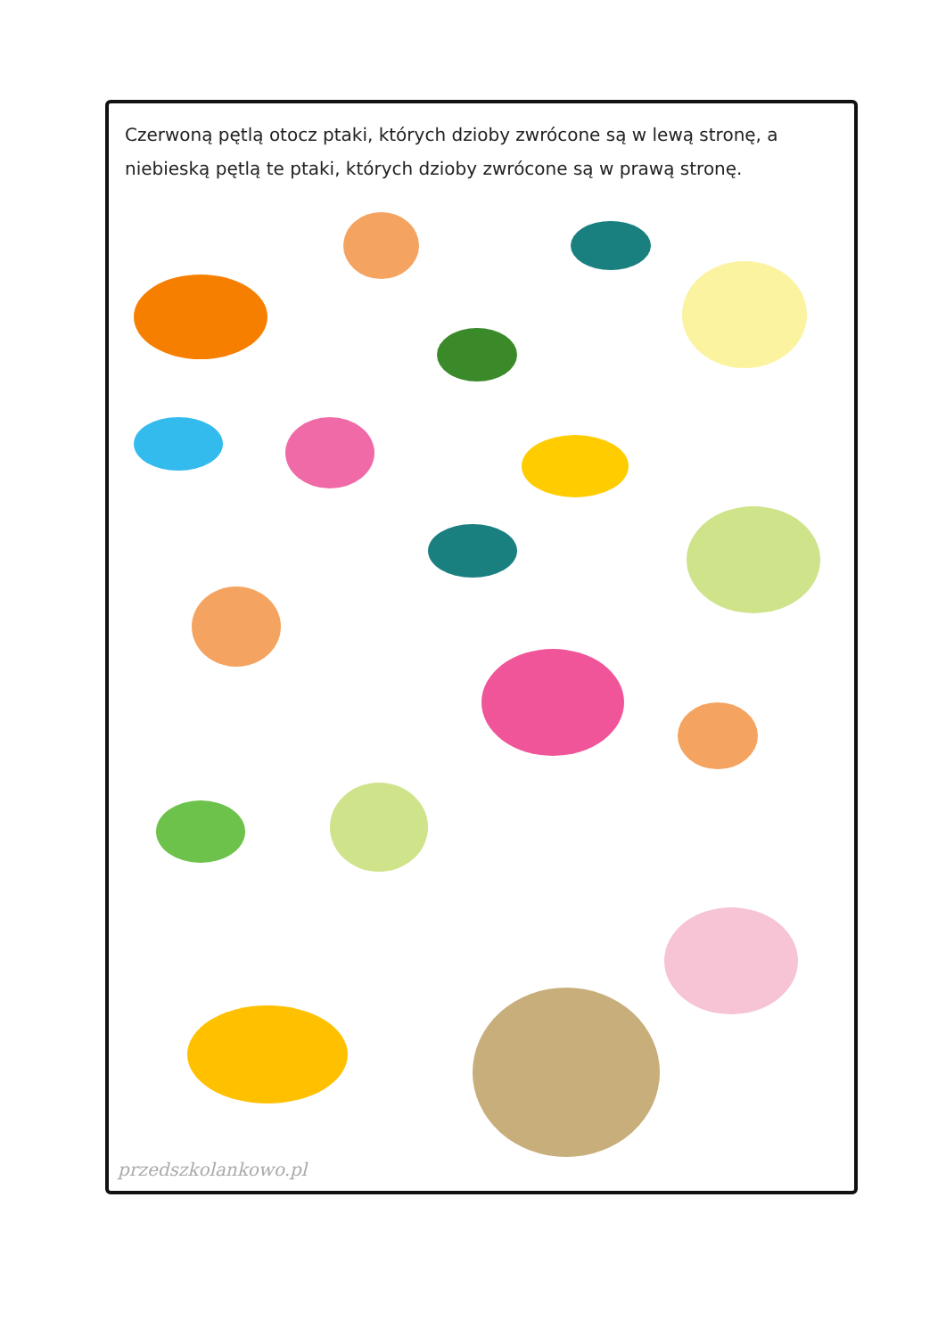Czerwoną pętlą otocz ptaki, których dzioby zwrócone są w lewą stronę, a niebieską pętlą te ptaki, których dzioby zwrócone są w prawą stronę.
przedszkolankowo.pl